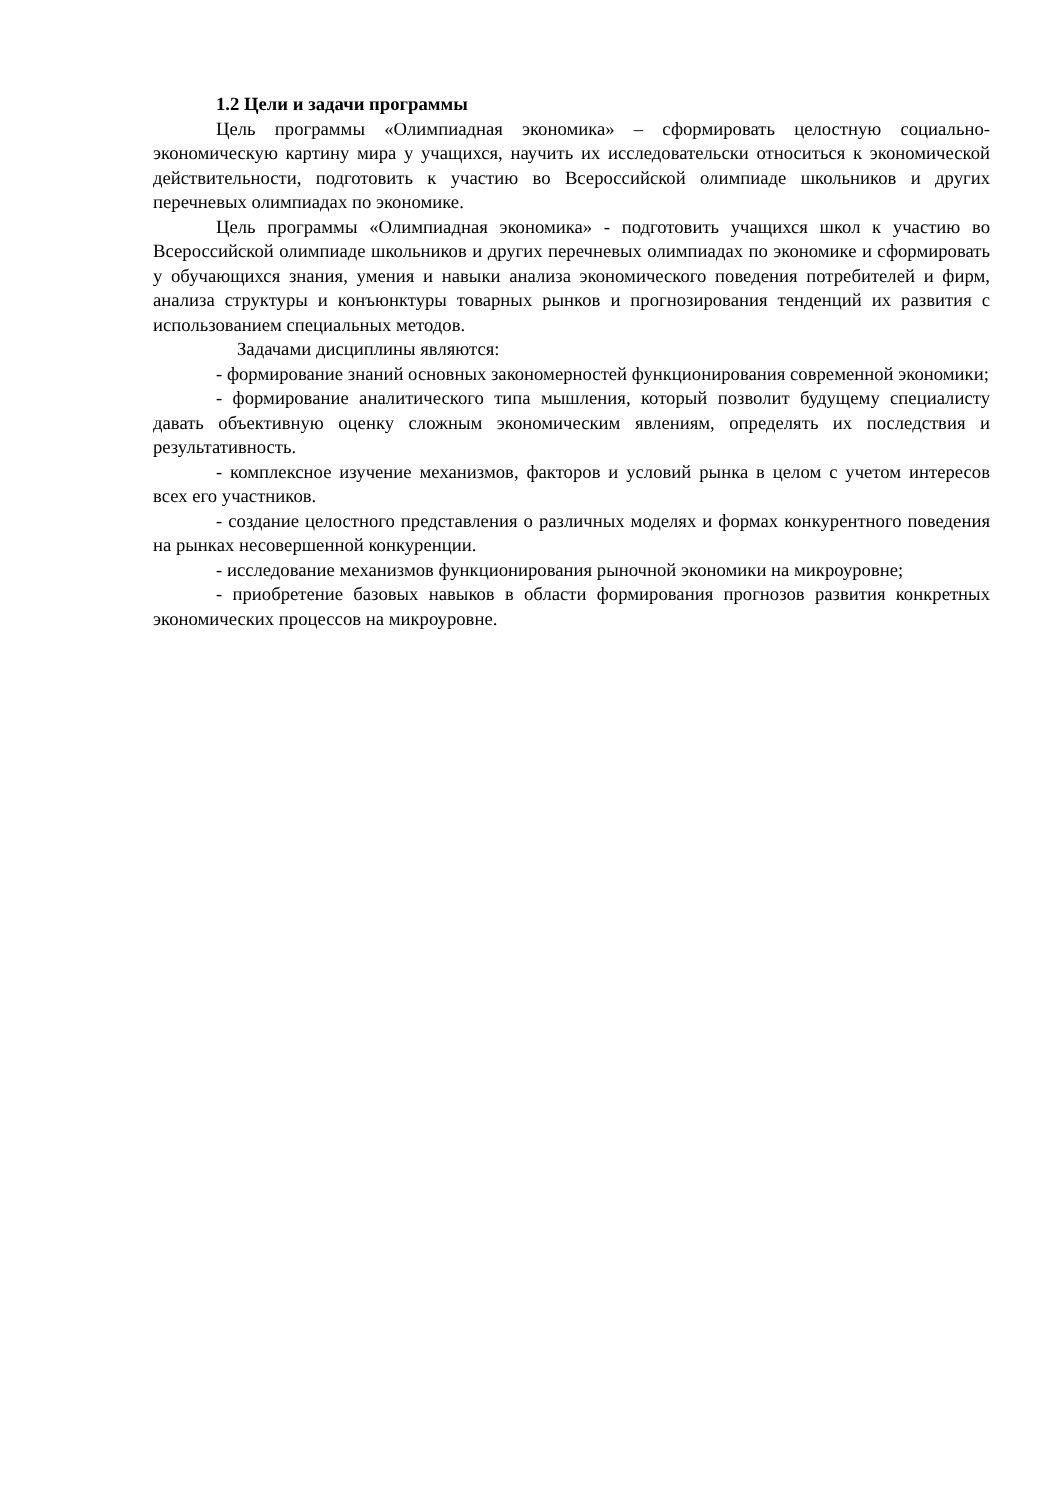1.2 Цели и задачи программы
Цель программы «Олимпиадная экономика» – сформировать целостную социально-экономическую картину мира у учащихся, научить их исследовательски относиться к экономической действительности, подготовить к участию во Всероссийской олимпиаде школьников и других перечневых олимпиадах по экономике.
Цель программы «Олимпиадная экономика» - подготовить учащихся школ к участию во Всероссийской олимпиаде школьников и других перечневых олимпиадах по экономике и сформировать у обучающихся знания, умения и навыки анализа экономического поведения потребителей и фирм, анализа структуры и конъюнктуры товарных рынков и прогнозирования тенденций их развития с использованием специальных методов.
Задачами дисциплины являются:
- формирование знаний основных закономерностей функционирования современной экономики;
- формирование аналитического типа мышления, который позволит будущему специалисту давать объективную оценку сложным экономическим явлениям, определять их последствия и результативность.
- комплексное изучение механизмов, факторов и условий рынка в целом с учетом интересов всех его участников.
- создание целостного представления о различных моделях и формах конкурентного поведения на рынках несовершенной конкуренции.
- исследование механизмов функционирования рыночной экономики на микроуровне;
- приобретение базовых навыков в области формирования прогнозов развития конкретных экономических процессов на микроуровне.